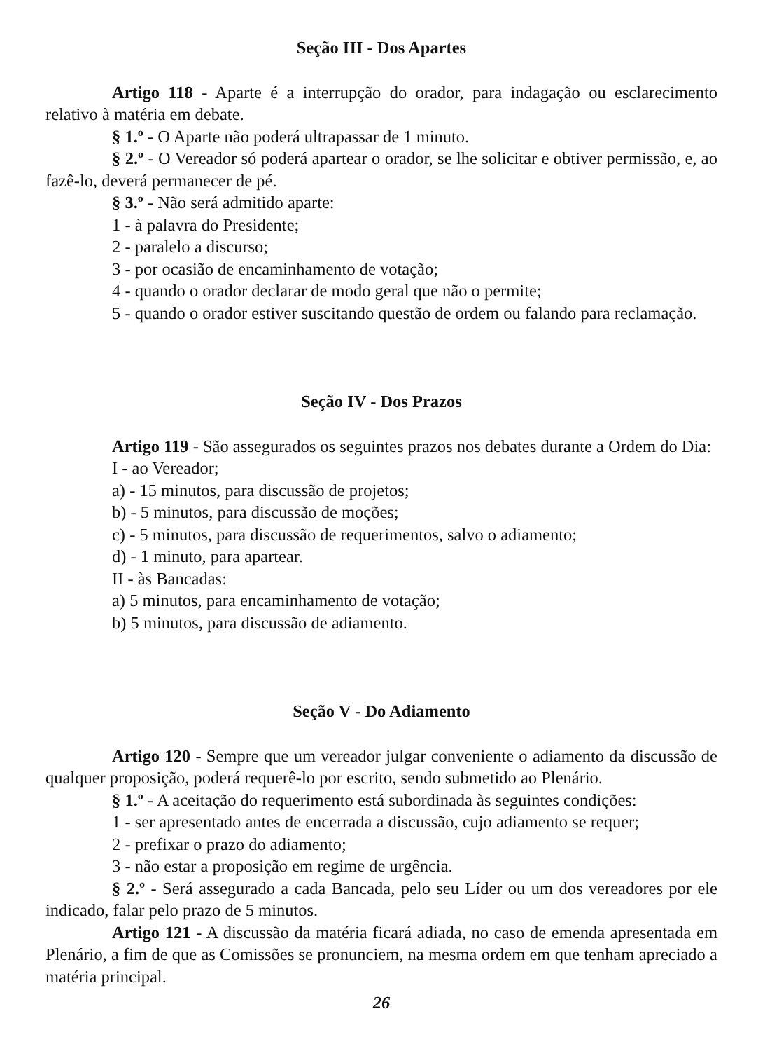Seção III - Dos Apartes
Artigo 118 - Aparte é a interrupção do orador, para indagação ou esclarecimento relativo à matéria em debate.
§ 1.º - O Aparte não poderá ultrapassar de 1 minuto.
§ 2.º - O Vereador só poderá apartear o orador, se lhe solicitar e obtiver permissão, e, ao fazê-lo, deverá permanecer de pé.
§ 3.º - Não será admitido aparte:
1 - à palavra do Presidente;
2 - paralelo a discurso;
3 - por ocasião de encaminhamento de votação;
4 - quando o orador declarar de modo geral que não o permite;
5 - quando o orador estiver suscitando questão de ordem ou falando para reclamação.
Seção IV - Dos Prazos
Artigo 119 - São assegurados os seguintes prazos nos debates durante a Ordem do Dia:
I - ao Vereador;
a) - 15 minutos, para discussão de projetos;
b) - 5 minutos, para discussão de moções;
c) - 5 minutos, para discussão de requerimentos, salvo o adiamento;
d) - 1 minuto, para apartear.
II - às Bancadas:
a) 5 minutos, para encaminhamento de votação;
b) 5 minutos, para discussão de adiamento.
Seção V - Do Adiamento
Artigo 120 - Sempre que um vereador julgar conveniente o adiamento da discussão de qualquer proposição, poderá requerê-lo por escrito, sendo submetido ao Plenário.
§ 1.º - A aceitação do requerimento está subordinada às seguintes condições:
1 - ser apresentado antes de encerrada a discussão, cujo adiamento se requer;
2 - prefixar o prazo do adiamento;
3 - não estar a proposição em regime de urgência.
§ 2.º - Será assegurado a cada Bancada, pelo seu Líder ou um dos vereadores por ele indicado, falar pelo prazo de 5 minutos.
Artigo 121 - A discussão da matéria ficará adiada, no caso de emenda apresentada em Plenário, a fim de que as Comissões se pronunciem, na mesma ordem em que tenham apreciado a matéria principal.
26